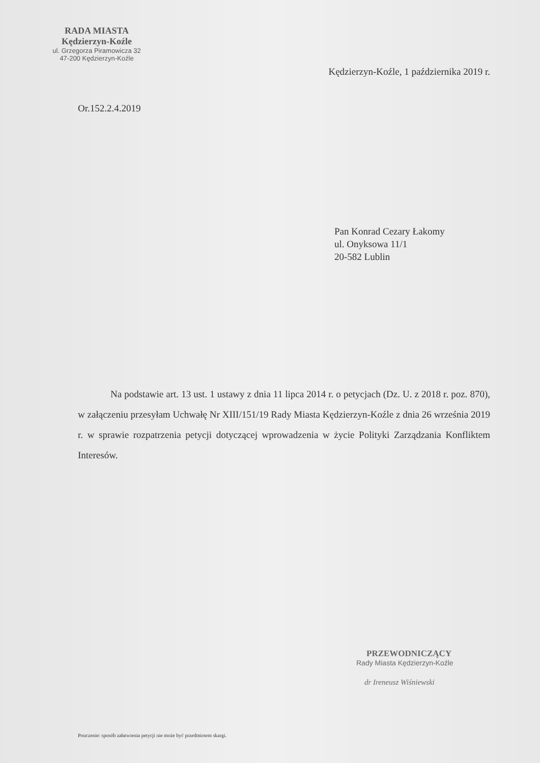RADA MIASTA
Kędzierzyn-Koźle
ul. Grzegorza Piramowicza 32
47-200 Kędzierzyn-Koźle
Kędzierzyn-Koźle, 1 października 2019 r.
Or.152.2.4.2019
Pan Konrad Cezary Łakomy
ul. Onyksowa 11/1
20-582 Lublin
Na podstawie art. 13 ust. 1 ustawy z dnia 11 lipca 2014 r. o petycjach (Dz. U. z 2018 r. poz. 870), w załączeniu przesyłam Uchwałę Nr XIII/151/19 Rady Miasta Kędzierzyn-Koźle z dnia 26 września 2019 r. w sprawie rozpatrzenia petycji dotyczącej wprowadzenia w życie Polityki Zarządzania Konfliktem Interesów.
PRZEWODNICZĄCY
Rady Miasta Kędzierzyn-Koźle
dr Ireneusz Wiśniewski
Pouczenie: sposób załatwienia petycji nie może być przedmiotem skargi.